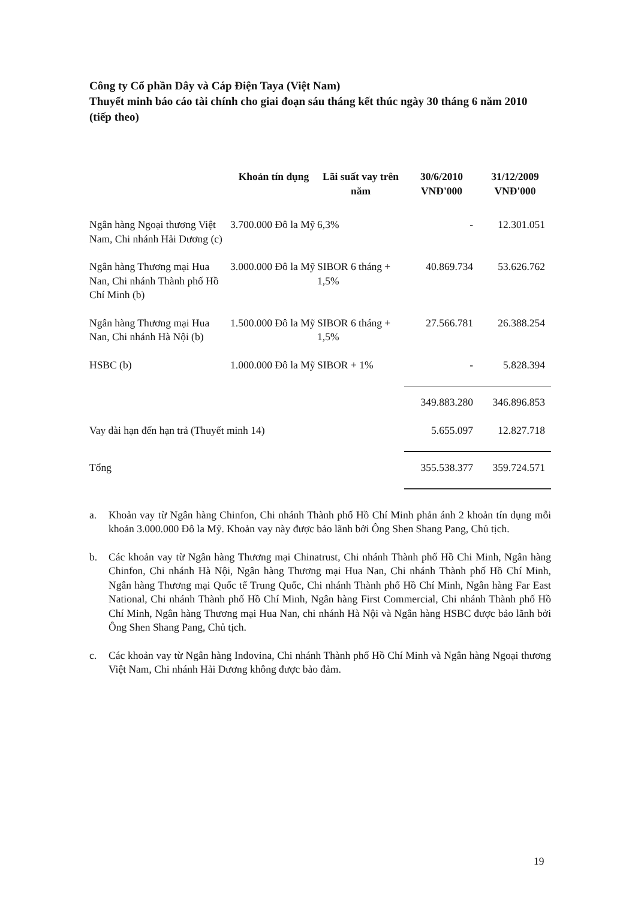Công ty Cổ phần Dây và Cáp Điện Taya (Việt Nam)
Thuyết minh báo cáo tài chính cho giai đoạn sáu tháng kết thúc ngày 30 tháng 6 năm 2010 (tiếp theo)
| | Khoản tín dụng | Lãi suất vay trên năm | 30/6/2010 VNĐ'000 | 31/12/2009 VNĐ'000 |
| --- | --- | --- | --- | --- |
| Ngân hàng Ngoại thương Việt Nam, Chi nhánh Hải Dương (c) | 3.700.000 Đô la Mỹ | 6,3% | - | 12.301.051 |
| Ngân hàng Thương mại Hua Nan, Chi nhánh Thành phố Hồ Chí Minh (b) | 3.000.000 Đô la Mỹ | SIBOR 6 tháng + 1,5% | 40.869.734 | 53.626.762 |
| Ngân hàng Thương mại Hua Nan, Chi nhánh Hà Nội (b) | 1.500.000 Đô la Mỹ | SIBOR 6 tháng + 1,5% | 27.566.781 | 26.388.254 |
| HSBC (b) | 1.000.000 Đô la Mỹ | SIBOR + 1% | - | 5.828.394 |
| | | | 349.883.280 | 346.896.853 |
| Vay dài hạn đến hạn trả (Thuyết minh 14) | | | 5.655.097 | 12.827.718 |
| Tổng | | | 355.538.377 | 359.724.571 |
a. Khoản vay từ Ngân hàng Chinfon, Chi nhánh Thành phố Hồ Chí Minh phản ánh 2 khoản tín dụng mỗi khoản 3.000.000 Đô la Mỹ. Khoản vay này được bảo lãnh bởi Ông Shen Shang Pang, Chủ tịch.
b. Các khoản vay từ Ngân hàng Thương mại Chinatrust, Chi nhánh Thành phố Hồ Chi Minh, Ngân hàng Chinfon, Chi nhánh Hà Nội, Ngân hàng Thương mại Hua Nan, Chi nhánh Thành phố Hồ Chí Minh, Ngân hàng Thương mại Quốc tế Trung Quốc, Chi nhánh Thành phố Hồ Chí Minh, Ngân hàng Far East National, Chi nhánh Thành phố Hồ Chí Minh, Ngân hàng First Commercial, Chi nhánh Thành phố Hồ Chí Minh, Ngân hàng Thương mại Hua Nan, chi nhánh Hà Nội và Ngân hàng HSBC được bảo lãnh bởi Ông Shen Shang Pang, Chủ tịch.
c. Các khoản vay từ Ngân hàng Indovina, Chi nhánh Thành phố Hồ Chí Minh và Ngân hàng Ngoại thương Việt Nam, Chi nhánh Hải Dương không được bảo đảm.
19